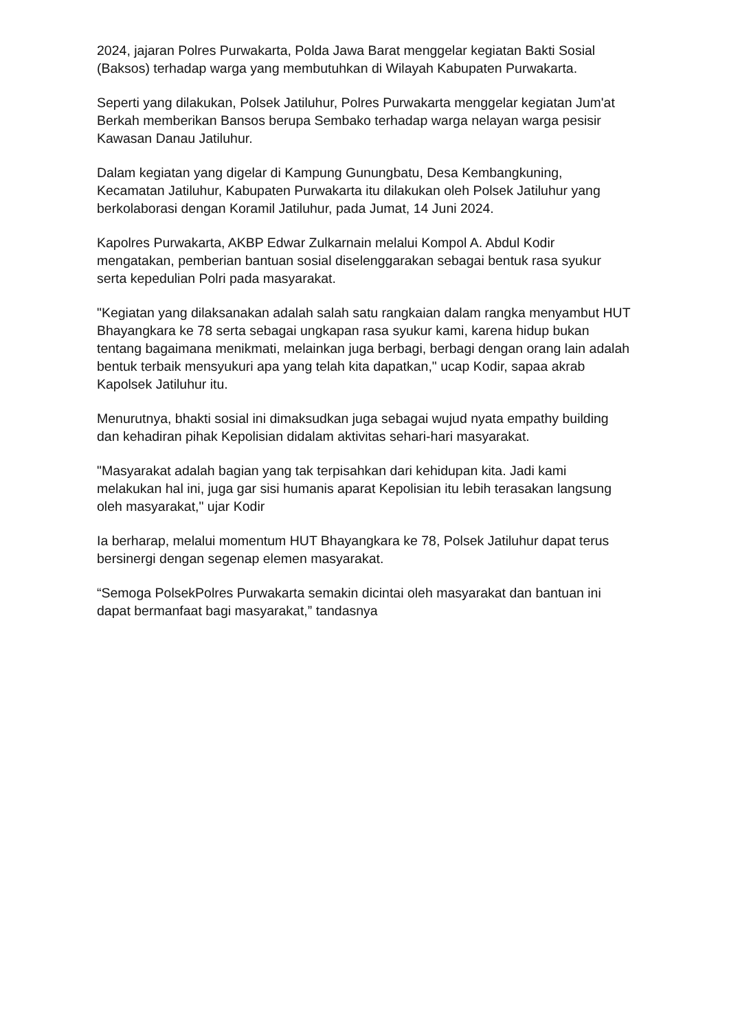2024, jajaran Polres Purwakarta, Polda Jawa Barat menggelar kegiatan Bakti Sosial (Baksos) terhadap warga yang membutuhkan di Wilayah Kabupaten Purwakarta.
Seperti yang dilakukan, Polsek Jatiluhur, Polres Purwakarta menggelar kegiatan Jum'at Berkah memberikan Bansos berupa Sembako terhadap warga nelayan warga pesisir Kawasan Danau Jatiluhur.
Dalam kegiatan yang digelar di Kampung Gunungbatu, Desa Kembangkuning, Kecamatan Jatiluhur, Kabupaten Purwakarta itu dilakukan oleh Polsek Jatiluhur yang berkolaborasi dengan Koramil Jatiluhur, pada Jumat, 14 Juni 2024.
Kapolres Purwakarta, AKBP Edwar Zulkarnain melalui Kompol A. Abdul Kodir mengatakan, pemberian bantuan sosial diselenggarakan sebagai bentuk rasa syukur serta kepedulian Polri pada masyarakat.
"Kegiatan yang dilaksanakan adalah salah satu rangkaian dalam rangka menyambut HUT Bhayangkara ke 78 serta sebagai ungkapan rasa syukur kami, karena hidup bukan tentang bagaimana menikmati, melainkan juga berbagi, berbagi dengan orang lain adalah bentuk terbaik mensyukuri apa yang telah kita dapatkan," ucap Kodir, sapaa akrab Kapolsek Jatiluhur itu.
Menurutnya, bhakti sosial ini dimaksudkan juga sebagai wujud nyata empathy building dan kehadiran pihak Kepolisian didalam aktivitas sehari-hari masyarakat.
"Masyarakat adalah bagian yang tak terpisahkan dari kehidupan kita. Jadi kami melakukan hal ini, juga gar sisi humanis aparat Kepolisian itu lebih terasakan langsung oleh masyarakat," ujar Kodir
Ia berharap, melalui momentum HUT Bhayangkara ke 78, Polsek Jatiluhur dapat terus bersinergi dengan segenap elemen masyarakat.
“Semoga PolsekPolres Purwakarta semakin dicintai oleh masyarakat dan bantuan ini dapat bermanfaat bagi masyarakat,” tandasnya